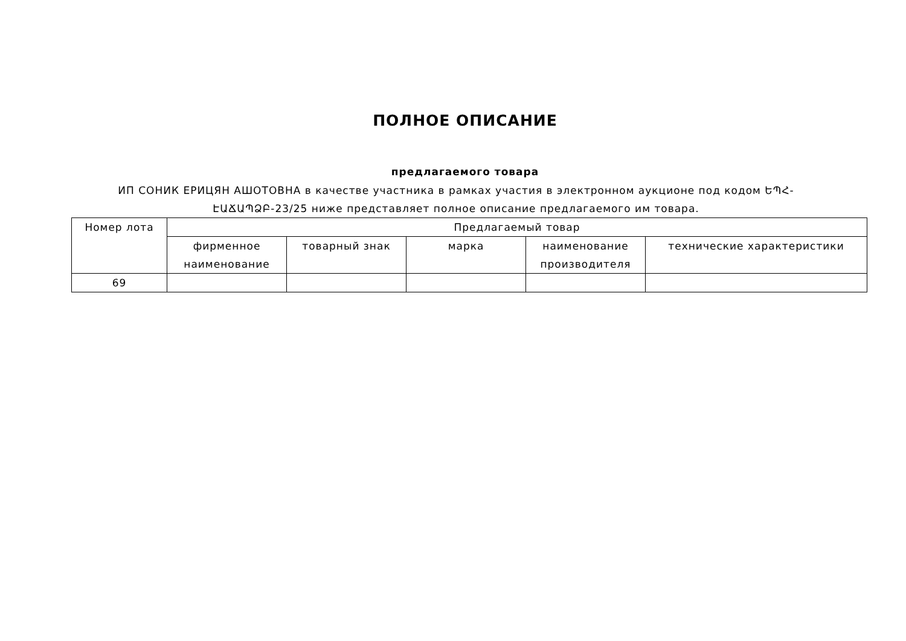ПОЛНОЕ ОПИСАНИЕ
предлагаемого товара
ИП СОНИК ЕРИЦЯН АШОТОВНА в качестве участника в рамках участия в электронном аукционе под кодом ԵՊՀ-ԷԱՃԱՊՁԲ-23/25 ниже представляет полное описание предлагаемого им товара.
| Номер лота | Предлагаемый товар | | | | |
| --- | --- | --- | --- | --- | --- |
| | фирменное наименование | товарный знак | марка | наименование производителя | технические характеристики |
| 69 | | | | | |